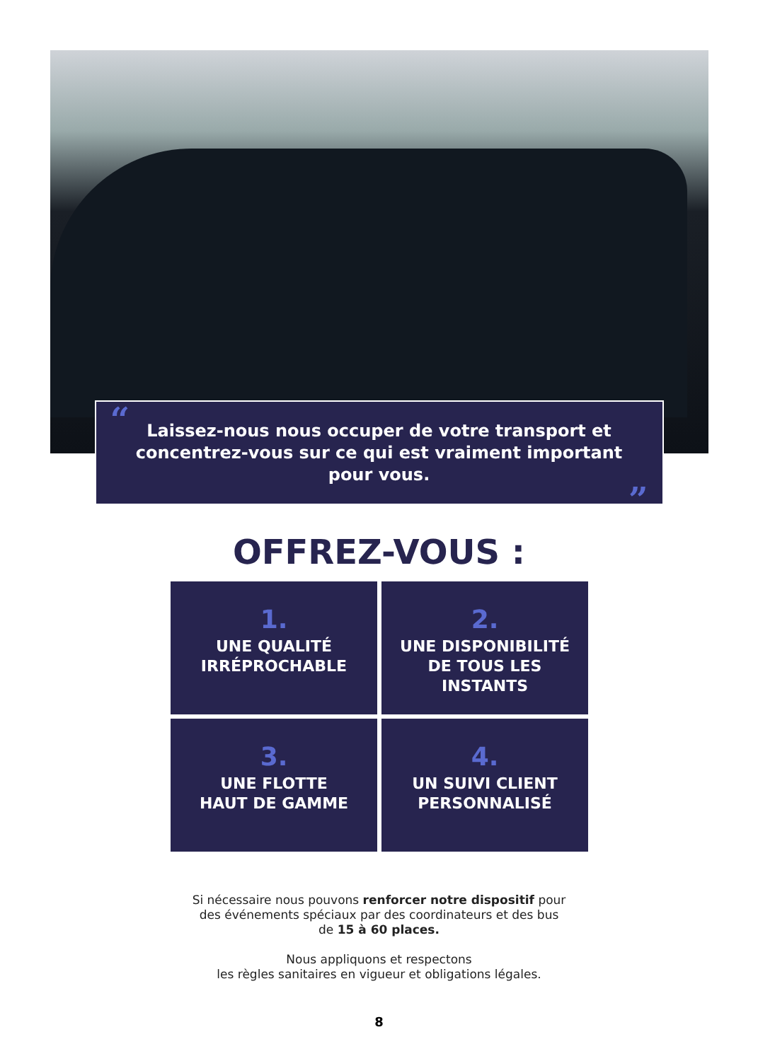“Laissez-nous nous occuper de votre transport et concentrez-vous sur ce qui est vraiment important pour vous.”
OFFREZ-VOUS :
1.
UNE QUALITÉ
IRRÉPROCHABLE
2.
UNE DISPONIBILITÉ
DE TOUS LES
INSTANTS
3.
UNE FLOTTE
HAUT DE GAMME
4.
UN SUIVI CLIENT
PERSONNALISÉ
Si nécessaire nous pouvons renforcer notre dispositif pour
des événements spéciaux par des coordinateurs et des bus
de 15 à 60 places.
Nous appliquons et respectons
les règles sanitaires en vigueur et obligations légales.
8